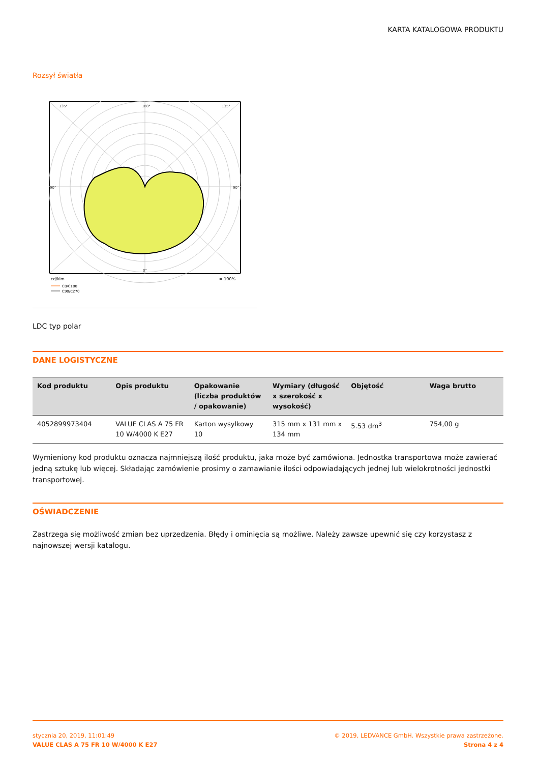KARTA KATALOGOWA PRODUKTU
Rozsył światła
135°
180°
135°
90°
90°
0°
cd/klm
= 100%
C0/C180
C90/C270
LDC typ polar
DANE LOGISTYCZNE
| Kod produktu | Opis produktu | Opakowanie (liczba produktów / opakowanie) | Wymiary (długość x szerokość x wysokość) | Objętość | Waga brutto |
| --- | --- | --- | --- | --- | --- |
| 4052899973404 | VALUE CLAS A 75 FR 10 W/4000 K E27 | Karton wysylkowy 10 | 315 mm x 131 mm x 134 mm | 5.53 dm<sup>3</sup> | 754,00 g |
Wymieniony kod produktu oznacza najmniejszą ilość produktu, jaka może być zamówiona. Jednostka transportowa może zawierać jedną sztukę lub więcej. Składając zamówienie prosimy o zamawianie ilości odpowiadających jednej lub wielokrotności jednostki transportowej.
OŚWIADCZENIE
Zastrzega się możliwość zmian bez uprzedzenia. Błędy i ominięcia są możliwe. Należy zawsze upewnić się czy korzystasz z najnowszej wersji katalogu.
stycznia 20, 2019, 11:01:49
VALUE CLAS A 75 FR 10 W/4000 K E27
© 2019, LEDVANCE GmbH. Wszystkie prawa zastrzeżone.
Strona 4 z 4